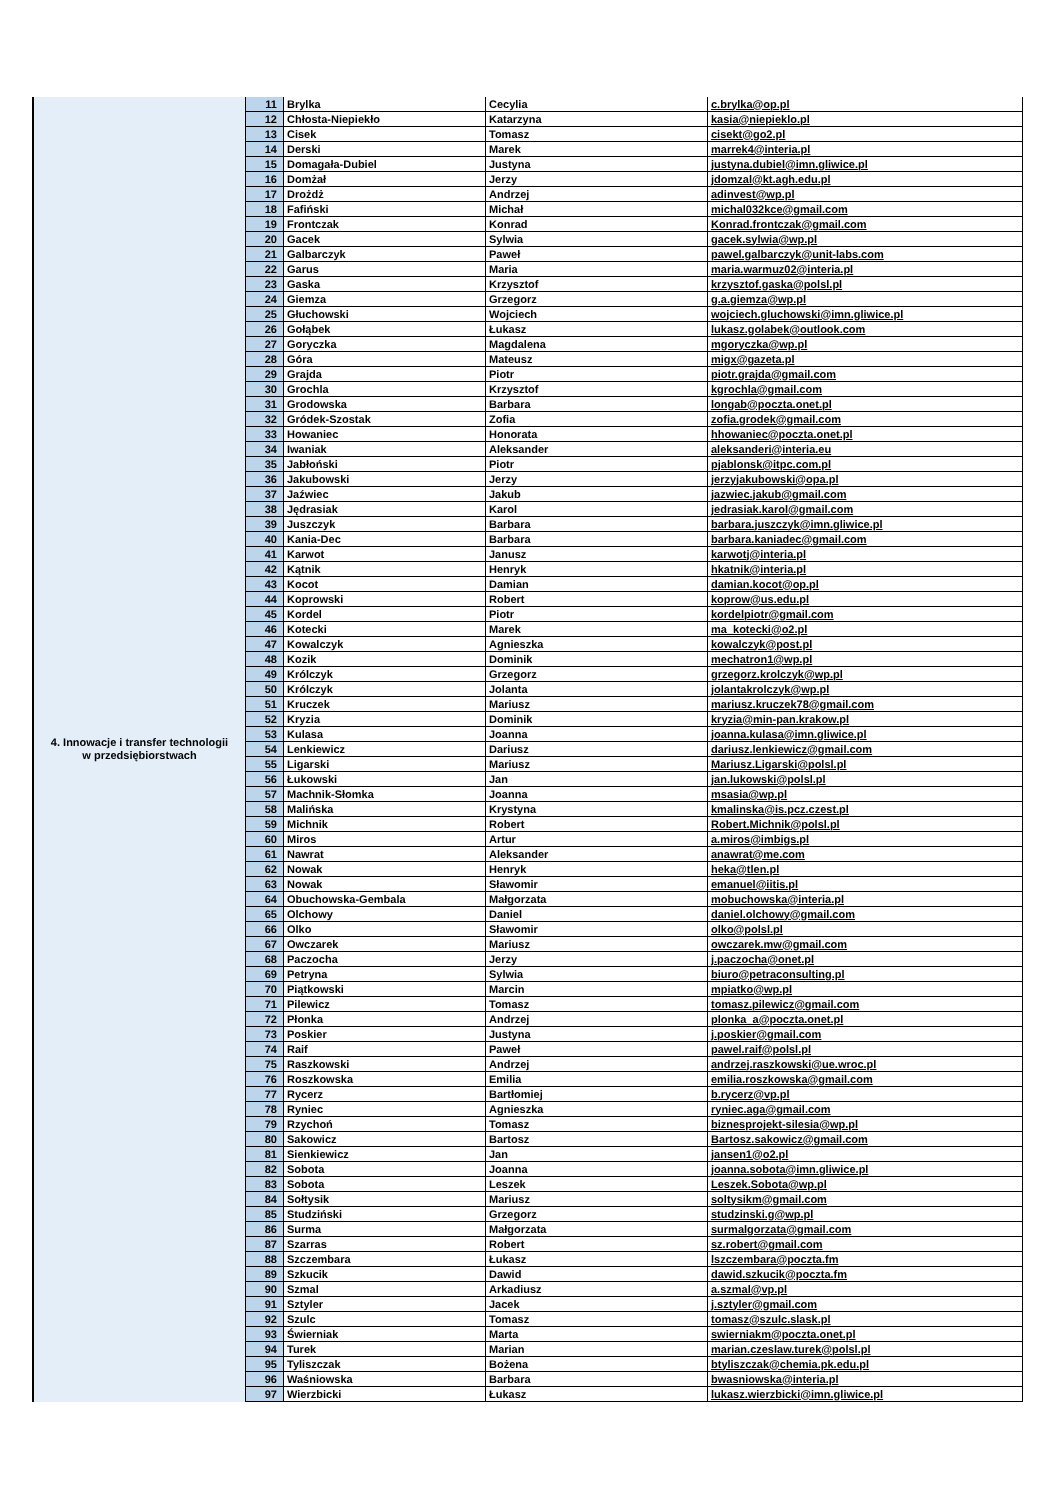| 4. Innowacje i transfer technologii w przedsiębiorstwach | 11 | Brylka | Cecylia | c.brylka@op.pl |
| | 12 | Chłosta-Niepiekło | Katarzyna | kasia@niepieklo.pl |
| | 13 | Cisek | Tomasz | cisekt@go2.pl |
| | 14 | Derski | Marek | marrek4@interia.pl |
| | 15 | Domagała-Dubiel | Justyna | justyna.dubiel@imn.gliwice.pl |
| | 16 | Domżał | Jerzy | jdomzal@kt.agh.edu.pl |
| | 17 | Drożdż | Andrzej | adinvest@wp.pl |
| | 18 | Fafiński | Michał | michal032kce@gmail.com |
| | 19 | Frontczak | Konrad | Konrad.frontczak@gmail.com |
| | 20 | Gacek | Sylwia | gacek.sylwia@wp.pl |
| | 21 | Galbarczyk | Paweł | pawel.galbarczyk@unit-labs.com |
| | 22 | Garus | Maria | maria.warmuz02@interia.pl |
| | 23 | Gaska | Krzysztof | krzysztof.gaska@polsl.pl |
| | 24 | Giemza | Grzegorz | g.a.giemza@wp.pl |
| | 25 | Głuchowski | Wojciech | wojciech.gluchowski@imn.gliwice.pl |
| | 26 | Gołąbek | Łukasz | lukasz.golabek@outlook.com |
| | 27 | Goryczka | Magdalena | mgoryczka@wp.pl |
| | 28 | Góra | Mateusz | migx@gazeta.pl |
| | 29 | Grajda | Piotr | piotr.grajda@gmail.com |
| | 30 | Grochla | Krzysztof | kgrochla@gmail.com |
| | 31 | Grodowska | Barbara | longab@poczta.onet.pl |
| | 32 | Gródek-Szostak | Zofia | zofia.grodek@gmail.com |
| | 33 | Howaniec | Honorata | hhowaniec@poczta.onet.pl |
| | 34 | Iwaniak | Aleksander | aleksanderi@interia.eu |
| | 35 | Jabłoński | Piotr | pjablonsk@itpc.com.pl |
| | 36 | Jakubowski | Jerzy | jerzyjakubowski@opa.pl |
| | 37 | Jaźwiec | Jakub | jazwiec.jakub@gmail.com |
| | 38 | Jędrasiak | Karol | jedrasiak.karol@gmail.com |
| | 39 | Juszczyk | Barbara | barbara.juszczyk@imn.gliwice.pl |
| | 40 | Kania-Dec | Barbara | barbara.kaniadec@gmail.com |
| | 41 | Karwot | Janusz | karwotj@interia.pl |
| | 42 | Kątnik | Henryk | hkatnik@interia.pl |
| | 43 | Kocot | Damian | damian.kocot@op.pl |
| | 44 | Koprowski | Robert | koprow@us.edu.pl |
| | 45 | Kordel | Piotr | kordelpiotr@gmail.com |
| | 46 | Kotecki | Marek | ma_kotecki@o2.pl |
| | 47 | Kowalczyk | Agnieszka | kowalczyk@post.pl |
| | 48 | Kozik | Dominik | mechatron1@wp.pl |
| | 49 | Królczyk | Grzegorz | grzegorz.krolczyk@wp.pl |
| | 50 | Królczyk | Jolanta | jolantakrolczyk@wp.pl |
| | 51 | Kruczek | Mariusz | mariusz.kruczek78@gmail.com |
| | 52 | Kryzia | Dominik | kryzia@min-pan.krakow.pl |
| | 53 | Kulasa | Joanna | joanna.kulasa@imn.gliwice.pl |
| | 54 | Lenkiewicz | Dariusz | dariusz.lenkiewicz@gmail.com |
| | 55 | Ligarski | Mariusz | Mariusz.Ligarski@polsl.pl |
| | 56 | Łukowski | Jan | jan.lukowski@polsl.pl |
| | 57 | Machnik-Słomka | Joanna | msasia@wp.pl |
| | 58 | Malińska | Krystyna | kmalinska@is.pcz.czest.pl |
| | 59 | Michnik | Robert | Robert.Michnik@polsl.pl |
| | 60 | Miros | Artur | a.miros@imbigs.pl |
| | 61 | Nawrat | Aleksander | anawrat@me.com |
| | 62 | Nowak | Henryk | heka@tlen.pl |
| | 63 | Nowak | Sławomir | emanuel@iitis.pl |
| | 64 | Obuchowska-Gembala | Małgorzata | mobuchowska@interia.pl |
| | 65 | Olchowy | Daniel | daniel.olchowy@gmail.com |
| | 66 | Olko | Sławomir | olko@polsl.pl |
| | 67 | Owczarek | Mariusz | owczarek.mw@gmail.com |
| | 68 | Paczocha | Jerzy | j.paczocha@onet.pl |
| | 69 | Petryna | Sylwia | biuro@petraconsulting.pl |
| | 70 | Piątkowski | Marcin | mpiatko@wp.pl |
| | 71 | Pilewicz | Tomasz | tomasz.pilewicz@gmail.com |
| | 72 | Płonka | Andrzej | plonka_a@poczta.onet.pl |
| | 73 | Poskier | Justyna | j.poskier@gmail.com |
| | 74 | Raif | Paweł | pawel.raif@polsl.pl |
| | 75 | Raszkowski | Andrzej | andrzej.raszkowski@ue.wroc.pl |
| | 76 | Roszkowska | Emilia | emilia.roszkowska@gmail.com |
| | 77 | Rycerz | Bartłomiej | b.rycerz@vp.pl |
| | 78 | Ryniec | Agnieszka | ryniec.aga@gmail.com |
| | 79 | Rzychoń | Tomasz | biznesprojekt-silesia@wp.pl |
| | 80 | Sakowicz | Bartosz | Bartosz.sakowicz@gmail.com |
| | 81 | Sienkiewicz | Jan | jansen1@o2.pl |
| | 82 | Sobota | Joanna | joanna.sobota@imn.gliwice.pl |
| | 83 | Sobota | Leszek | Leszek.Sobota@wp.pl |
| | 84 | Sołtysik | Mariusz | soltysikm@gmail.com |
| | 85 | Studziński | Grzegorz | studzinski.g@wp.pl |
| | 86 | Surma | Małgorzata | surmalgorzata@gmail.com |
| | 87 | Szarras | Robert | sz.robert@gmail.com |
| | 88 | Szczembara | Łukasz | lszczembara@poczta.fm |
| | 89 | Szkucik | Dawid | dawid.szkucik@poczta.fm |
| | 90 | Szmal | Arkadiusz | a.szmal@vp.pl |
| | 91 | Sztyler | Jacek | j.sztyler@gmail.com |
| | 92 | Szulc | Tomasz | tomasz@szulc.slask.pl |
| | 93 | Świerniak | Marta | swierniakm@poczta.onet.pl |
| | 94 | Turek | Marian | marian.czeslaw.turek@polsl.pl |
| | 95 | Tyliszczak | Bożena | btyliszczak@chemia.pk.edu.pl |
| | 96 | Waśniowska | Barbara | bwasniowska@interia.pl |
| | 97 | Wierzbicki | Łukasz | lukasz.wierzbicki@imn.gliwice.pl |